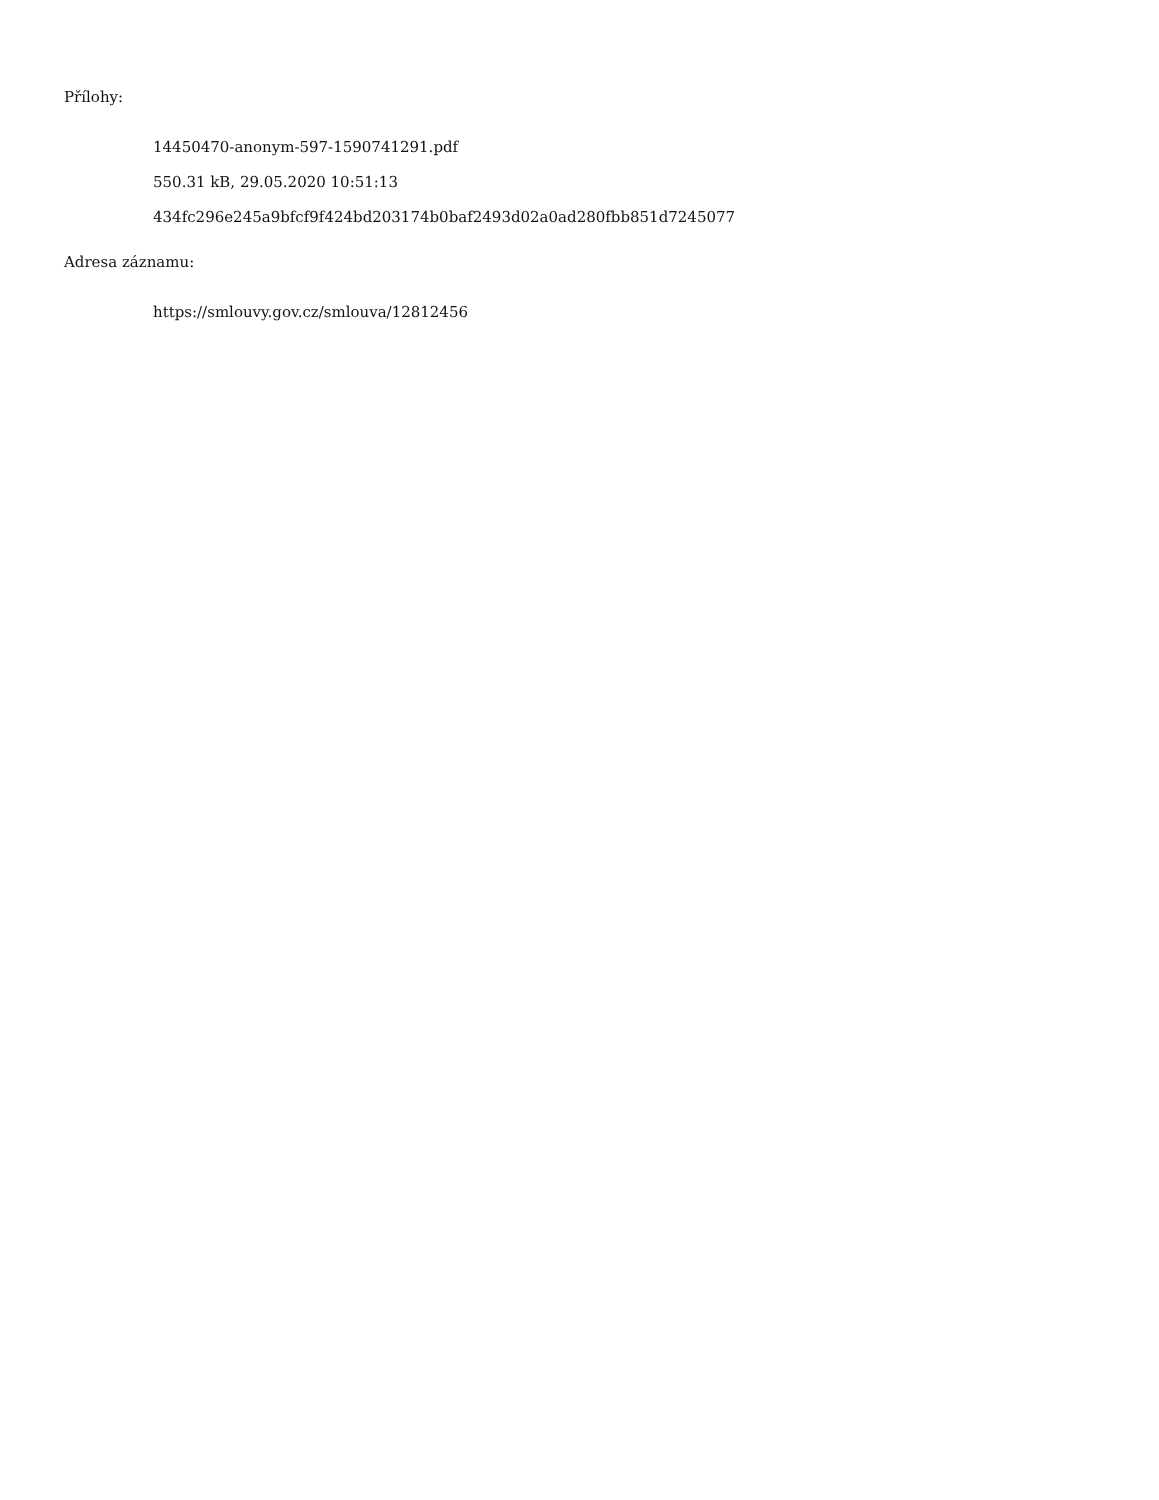Přílohy:
14450470-anonym-597-1590741291.pdf
550.31 kB, 29.05.2020 10:51:13
434fc296e245a9bfcf9f424bd203174b0baf2493d02a0ad280fbb851d7245077
Adresa záznamu:
https://smlouvy.gov.cz/smlouva/12812456